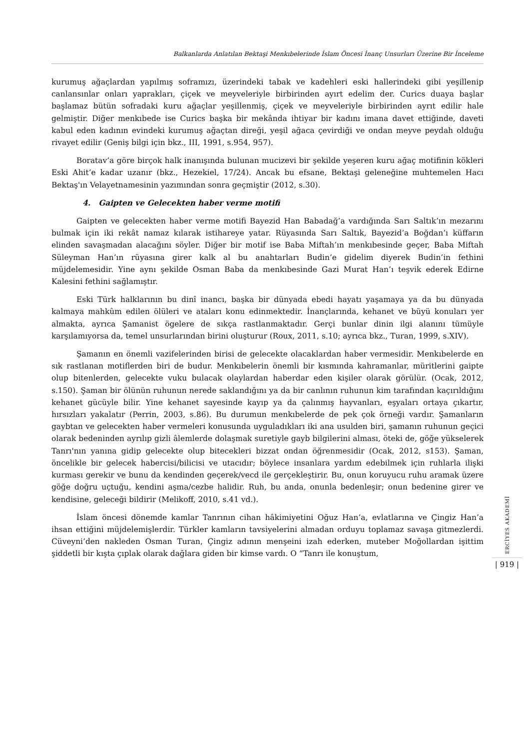Balkanlarda Anlatılan Bektaşi Menkıbelerinde İslam Öncesi İnanç Unsurları Üzerine Bir İnceleme
kurumuş ağaçlardan yapılmış soframızı, üzerindeki tabak ve kadehleri eski hallerindeki gibi yeşillenip canlansınlar onları yaprakları, çiçek ve meyveleriyle birbirinden ayırt edelim der. Curics duaya başlar başlamaz bütün sofradaki kuru ağaçlar yeşillenmiş, çiçek ve meyveleriyle birbirinden ayrıt edilir hale gelmiştir. Diğer menkıbede ise Curics başka bir mekânda ihtiyar bir kadını imana davet ettiğinde, daveti kabul eden kadının evindeki kurumuş ağaçtan direği, yeşil ağaca çevirdiği ve ondan meyve peydah olduğu rivayet edilir (Geniş bilgi için bkz., III, 1991, s.954, 957).
Boratav’a göre birçok halk inanışında bulunan mucizevi bir şekilde yeşeren kuru ağaç motifinin kökleri Eski Ahit’e kadar uzanır (bkz., Hezekiel, 17/24). Ancak bu efsane, Bektaşi geleneğine muhtemelen Hacı Bektaş'ın Velayetnamesinin yazımından sonra geçmiştir (2012, s.30).
4. Gaipten ve Gelecekten haber verme motifi
Gaipten ve gelecekten haber verme motifi Bayezid Han Babadağ’a vardığında Sarı Saltık’ın mezarını bulmak için iki rekât namaz kılarak istihareye yatar. Rüyasında Sarı Saltık, Bayezid’a Boğdan’ı küffarın elinden savaşmadan alacağını söyler. Diğer bir motif ise Baba Miftah’ın menkıbesinde geçer, Baba Miftah Süleyman Han’ın rüyasına girer kalk al bu anahtarları Budin’e gidelim diyerek Budin’in fethini müjdelemesidir. Yine aynı şekilde Osman Baba da menkıbesinde Gazi Murat Han’ı teşvik ederek Edirne Kalesini fethini sağlamıştır.
Eski Türk halklarının bu dinî inancı, başka bir dünyada ebedi hayatı yaşamaya ya da bu dünyada kalmaya mahkûm edilen ölüleri ve ataları konu edinmektedir. İnançlarında, kehanet ve büyü konuları yer almakta, ayrıca Şamanist ögelere de sıkça rastlanmaktadır. Gerçi bunlar dinin ilgi alanını tümüyle karşılamıyorsa da, temel unsurlarından birini oluşturur (Roux, 2011, s.10; ayrıca bkz., Turan, 1999, s.XIV).
Şamanın en önemli vazifelerinden birisi de gelecekte olacaklardan haber vermesidir. Menkıbelerde en sık rastlanan motiflerden biri de budur. Menkıbelerin önemli bir kısmında kahramanlar, müritlerini gaipte olup bitenlerden, gelecekte vuku bulacak olaylardan haberdar eden kişiler olarak görülür. (Ocak, 2012, s.150). Şaman bir ölünün ruhunun nerede saklandığını ya da bir canlının ruhunun kim tarafından kaçırıldığını kehanet gücüyle bilir. Yine kehanet sayesinde kayıp ya da çalınmış hayvanları, eşyaları ortaya çıkartır, hırsızları yakalatır (Perrin, 2003, s.86). Bu durumun menkıbelerde de pek çok örneği vardır. Şamanların gaybtan ve gelecekten haber vermeleri konusunda uyguladıkları iki ana usulden biri, şamanın ruhunun geçici olarak bedeninden ayrılıp gizli âlemlerde dolaşmak suretiyle gayb bilgilerini alması, öteki de, göğe yükselerek Tanrı'nın yanına gidip gelecekte olup bitecekleri bizzat ondan öğrenmesidir (Ocak, 2012, s153). Şaman, öncelikle bir gelecek habercisi/bilicisi ve utacıdır; böylece insanlara yardım edebilmek için ruhlarla ilişki kurması gerekir ve bunu da kendinden geçerek/vecd ile gerçekleştirir. Bu, onun koruyucu ruhu aramak üzere göğe doğru uçtuğu, kendini aşma/cezbe halidir. Ruh, bu anda, onunla bedenleşir; onun bedenine girer ve kendisine, geleceği bildirir (Melikoff, 2010, s.41 vd.).
İslam öncesi dönemde kamlar Tanrının cihan hâkimiyetini Oğuz Han’a, evlatlarına ve Çingiz Han’a ihsan ettiğini müjdelemişlerdir. Türkler kamların tavsiyelerini almadan orduyu toplamaz savaşa gitmezlerdi. Cüveyni’den nakleden Osman Turan, Çingiz adının menşeini izah ederken, muteber Moğollardan işittim şiddetli bir kışta çıplak olarak dağlara giden bir kimse vardı. O “Tanrı ile konuştum,
ERCİYES AKADEMİ
| 919 |